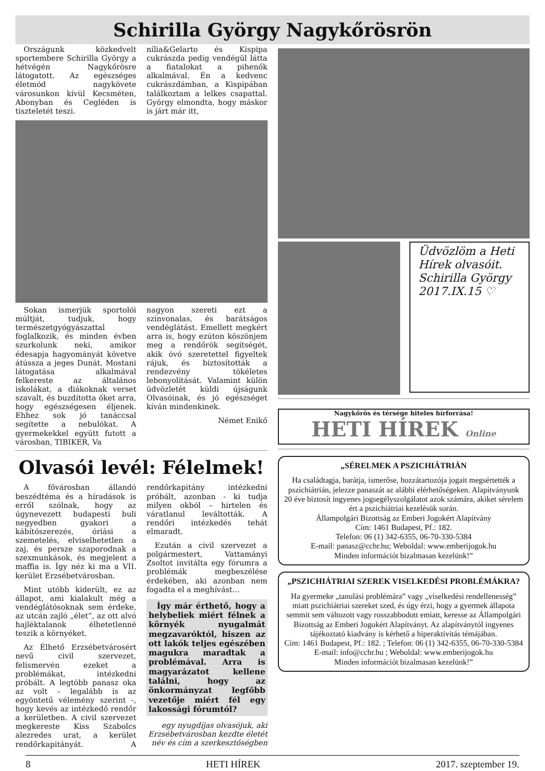Schirilla György Nagykőrösrön
Országunk közkedvelt sportembere Schirilla György a hétvégén Nagykőrösre látogatott. Az egészséges életmód nagykövete városunkon kívül Kecsméten, Abonyban és Cegléden is tiszteletét teszi.
nília&Gelarto és Kispipa cukrászda pedig vendégül látta a fiatalokat a pihenők alkalmával. Én a kedvenc cukrászdámban, a Kispipában találkoztam a lelkes csapattal. György elmondta, hogy máskor is járt már itt,
Sokan ismerjük sportolói múltját, tudjuk, hogy természetgyógyászattal foglalkozik, és minden évben szurkolunk neki, amikor édesapja hagyományát követve átússza a jeges Dunát. Mostani látogatása alkalmával felkereste az általános iskolákat, a diákoknak verset szavalt, és buzdította őket arra, hogy egészségesen éljenek. Ehhez sok jó tanáccsal segítette a nebulókat. A gyermekekkel együtt futott a városban, TIBIKER, Va
nagyon szereti ezt a színvonalas, és barátságos vendéglátást. Emellett megkért arra is, hogy ezúton köszönjem meg a rendőrök segítségét, akik óvó szeretettel figyeltek rájuk, és biztosították a rendezvény tökéletes lebonyolítását. Valamint külön üdvözletét küldi újságunk Olvasóinak, és jó egészséget kíván mindenkinek.
Német Enikő
Olvasói levél: Félelmek!
A fővárosban állandó beszédtéma és a híradások is erről szólnak, hogy az úgynevezett budapesti buli negyedben gyakori a kábítószerezés, óriási a szemetelés, elviselhetetlen a zaj, és persze szaporodnak a szexmunkások, és megjelent a maffia is. Így néz ki ma a VII. kerület Erzsébetvárosban.
Mint utóbb kiderült, ez az állapot, ami kialakult még a vendéglátósoknak sem érdeke, az utcán zajló „élet”, az ott alvó hajléktalanok élhetetlenné teszik a környéket.
Az Élhető Erzsébetvárosért nevű civil szervezet, felismervén ezeket a problémákat, intézkedni próbált. A legtöbb panasz oka az volt – legalább is az egyöntetű vélemény szerint -, hogy kevés az intézkedő rendőr a kerületben. A civil szervezet megkereste Kiss Szabolcs alezredes urat, a kerület rendőrkapitányát. A rendőrkapitány intézkedni próbált, azonban - ki tudja milyen okból – hirtelen és váratlanul leváltották. A rendőri intézkedés tehát elmaradt.
Ezután a civil szervezet a polgármestert, Vattamányi Zsoltot invitálta egy fórumra a problémák megbeszélése érdekében, aki azonban nem fogadta el a meghívást...
Így már érthető, hogy a helybeliek miért félnek a környék nyugalmát megzavaróktól, hiszen az ott lakók teljes egészében magukra maradtak a problémával. Arra is magyarázatot kellene találni, hogy az önkormányzat legfőbb vezetője miért fél egy lakossági fórumtól?
egy nyugdíjas olvasójuk, aki Erzsébetvárosban kezdte életét
név és cím a szerkesztőségben
Üdvözlöm a Heti Hírek olvasóit. Schirilla György 2017.IX.15 ♡
Nagykőrös és térsége hiteles hírforrása!
HETI HÍREK Online
„SÉRELMEK A PSZICHIÁTRIÁN
Ha családtagja, barátja, ismerőse, hozzátartozója jogait megsértették a pszichiátrián, jelezze panaszát az alábbi elérhetőségeken. Alapítványunk 20 éve biztosít ingyenes jogsegélyszolgálatot azok számára, akiket sérelem ért a pszichiátriai kezelésük során.
Állampolgári Bizottság az Emberi Jogokért Alapítvány
Cím: 1461 Budapest, Pf.: 182.
Telefon: 06 (1) 342-6355, 06-70-330-5384
E-mail: panasz@cchr.hu; Weboldal: www.emberijogok.hu
Minden információt bizalmasan kezelünk!”
„PSZICHIÁTRIAI SZEREK VISELKEDÉSI PROBLÉMÁKRA?
Ha gyermeke „tanulási problémára” vagy „viselkedési rendellenesség” miatt pszichiátriai szereket szed, és úgy érzi, hogy a gyermek állapota semmit sem változott vagy rosszabbodott emiatt, keresse az Állampolgári Bizottság az Emberi Jogokért Alapítványt. Az alapítványtól ingyenes tájékoztató kiadvány is kérhető a hiperaktivitás témájában.
Cím: 1461 Budapest, Pf.: 182. ; Telefon: 06 (1) 342-6355, 06-70-330-5384
E-mail: info@cchr.hu ; Weboldal: www.emberijogok.hu
Minden információt bizalmasan kezelünk!”
8 HETI HÍREK 2017. szeptember 19.